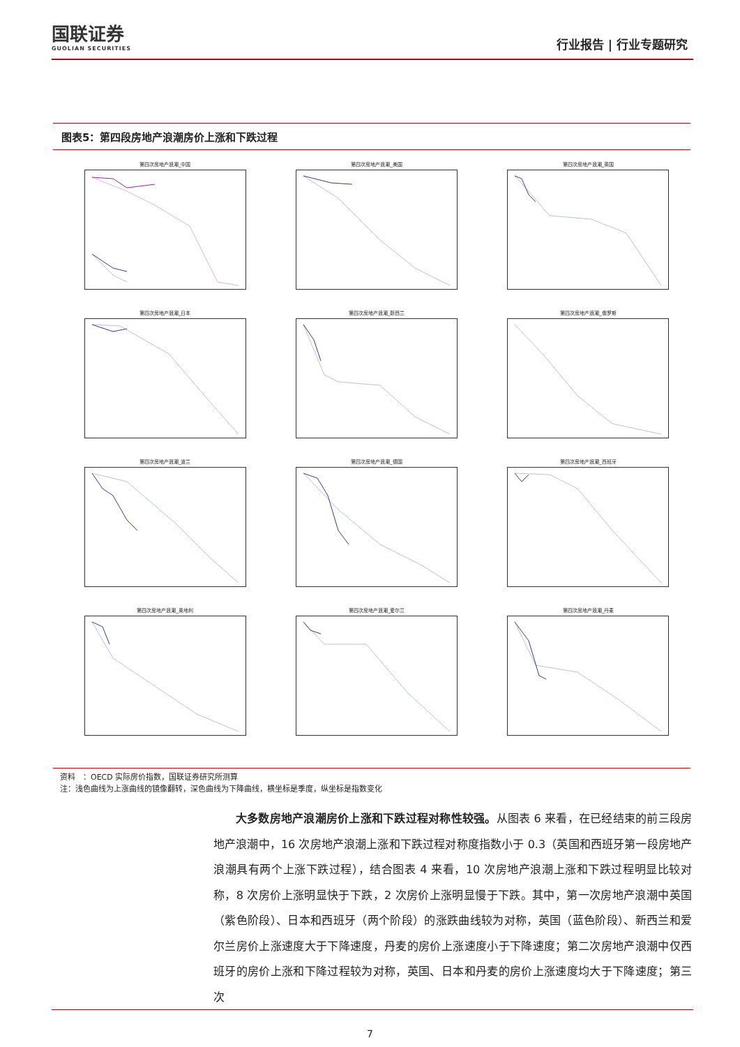国联证券
GUOLIAN SECURITIES
行业报告 | 行业专题研究
图表5：第四段房地产浪潮房价上涨和下跌过程
第四次房地产浪潮_中国
第四次房地产浪潮_美国
第四次房地产浪潮_英国
第四次房地产浪潮_日本
第四次房地产浪潮_新西兰
第四次房地产浪潮_俄罗斯
第四次房地产浪潮_波兰
第四次房地产浪潮_德国
第四次房地产浪潮_西班牙
第四次房地产浪潮_奥地利
第四次房地产浪潮_爱尔兰
第四次房地产浪潮_丹麦
资料　：OECD 实际房价指数，国联证券研究所测算
注：浅色曲线为上涨曲线的镜像翻转，深色曲线为下降曲线，横坐标是季度，纵坐标是指数变化
大多数房地产浪潮房价上涨和下跌过程对称性较强。从图表 6 来看，在已经结束的前三段房地产浪潮中，16 次房地产浪潮上涨和下跌过程对称度指数小于 0.3（英国和西班牙第一段房地产浪潮具有两个上涨下跌过程），结合图表 4 来看，10 次房地产浪潮上涨和下跌过程明显比较对称，8 次房价上涨明显快于下跌，2 次房价上涨明显慢于下跌。其中，第一次房地产浪潮中英国（紫色阶段）、日本和西班牙（两个阶段）的涨跌曲线较为对称，英国（蓝色阶段）、新西兰和爱尔兰房价上涨速度大于下降速度，丹麦的房价上涨速度小于下降速度；第二次房地产浪潮中仅西班牙的房价上涨和下降过程较为对称，英国、日本和丹麦的房价上涨速度均大于下降速度；第三次
7